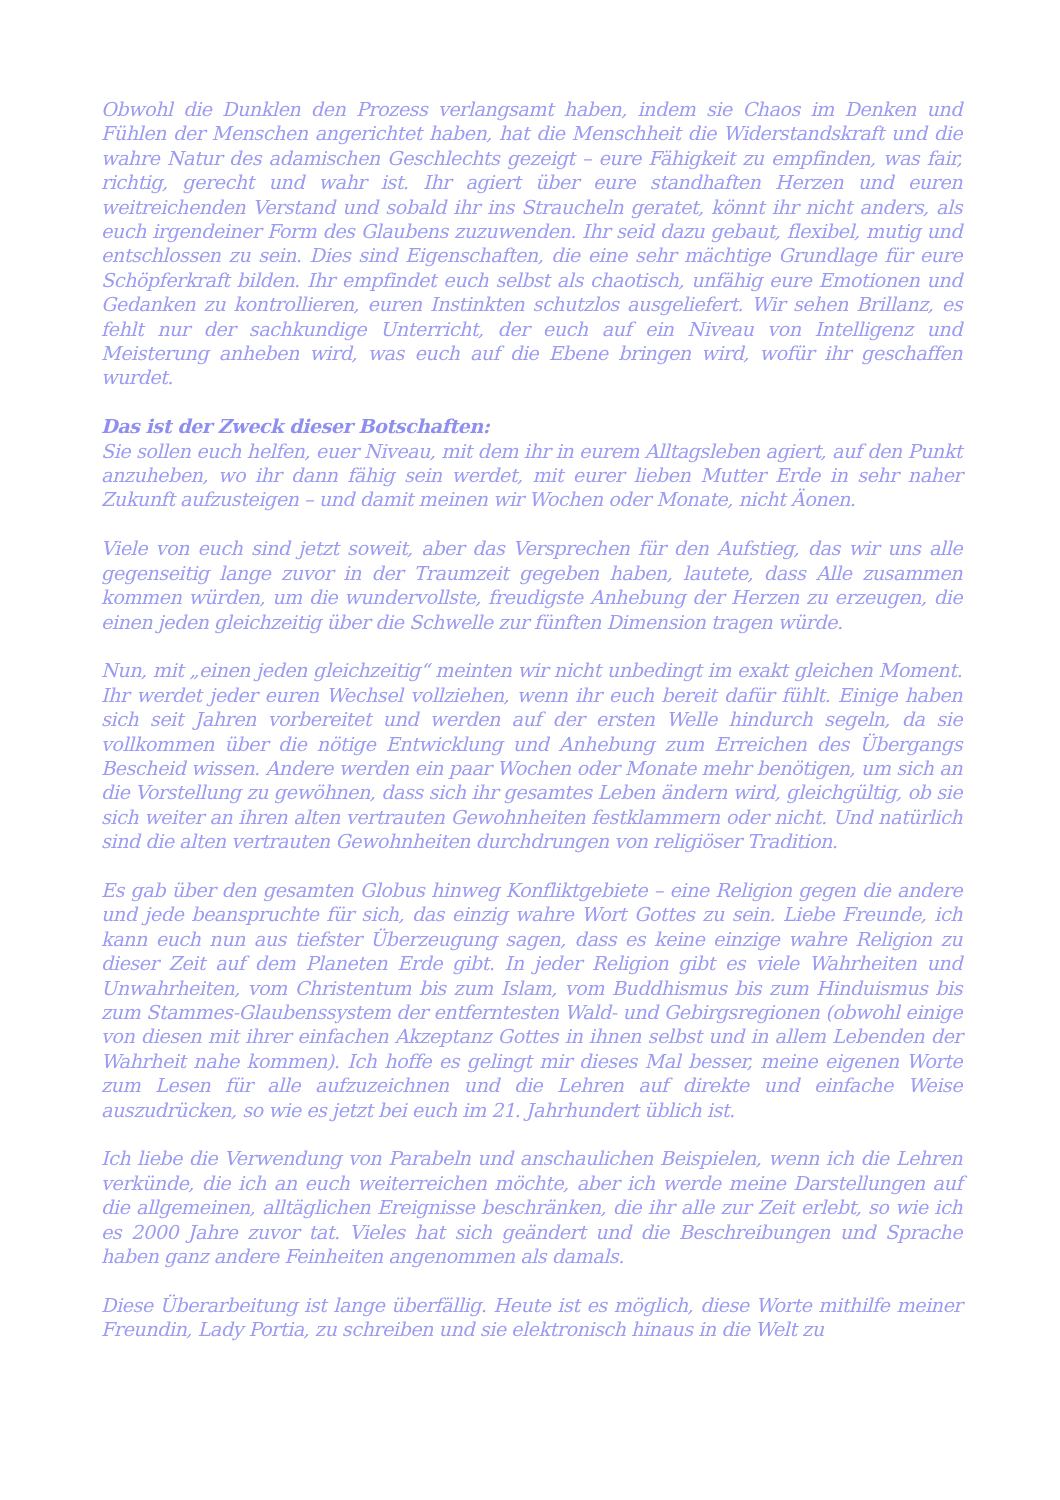Obwohl die Dunklen den Prozess verlangsamt haben, indem sie Chaos im Denken und Fühlen der Menschen angerichtet haben, hat die Menschheit die Widerstandskraft und die wahre Natur des adamischen Geschlechts gezeigt – eure Fähigkeit zu empfinden, was fair, richtig, gerecht und wahr ist. Ihr agiert über eure standhaften Herzen und euren weitreichenden Verstand und sobald ihr ins Straucheln geratet, könnt ihr nicht anders, als euch irgendeiner Form des Glaubens zuzuwenden. Ihr seid dazu gebaut, flexibel, mutig und entschlossen zu sein. Dies sind Eigenschaften, die eine sehr mächtige Grundlage für eure Schöpferkraft bilden. Ihr empfindet euch selbst als chaotisch, unfähig eure Emotionen und Gedanken zu kontrollieren, euren Instinkten schutzlos ausgeliefert. Wir sehen Brillanz, es fehlt nur der sachkundige Unterricht, der euch auf ein Niveau von Intelligenz und Meisterung anheben wird, was euch auf die Ebene bringen wird, wofür ihr geschaffen wurdet.
Das ist der Zweck dieser Botschaften:
Sie sollen euch helfen, euer Niveau, mit dem ihr in eurem Alltagsleben agiert, auf den Punkt anzuheben, wo ihr dann fähig sein werdet, mit eurer lieben Mutter Erde in sehr naher Zukunft aufzusteigen – und damit meinen wir Wochen oder Monate, nicht Äonen.
Viele von euch sind jetzt soweit, aber das Versprechen für den Aufstieg, das wir uns alle gegenseitig lange zuvor in der Traumzeit gegeben haben, lautete, dass Alle zusammen kommen würden, um die wundervollste, freudigste Anhebung der Herzen zu erzeugen, die einen jeden gleichzeitig über die Schwelle zur fünften Dimension tragen würde.
Nun, mit „einen jeden gleichzeitig“ meinten wir nicht unbedingt im exakt gleichen Moment. Ihr werdet jeder euren Wechsel vollziehen, wenn ihr euch bereit dafür fühlt. Einige haben sich seit Jahren vorbereitet und werden auf der ersten Welle hindurch segeln, da sie vollkommen über die nötige Entwicklung und Anhebung zum Erreichen des Übergangs Bescheid wissen. Andere werden ein paar Wochen oder Monate mehr benötigen, um sich an die Vorstellung zu gewöhnen, dass sich ihr gesamtes Leben ändern wird, gleichgültig, ob sie sich weiter an ihren alten vertrauten Gewohnheiten festklammern oder nicht. Und natürlich sind die alten vertrauten Gewohnheiten durchdrungen von religiöser Tradition.
Es gab über den gesamten Globus hinweg Konfliktgebiete – eine Religion gegen die andere und jede beanspruchte für sich, das einzig wahre Wort Gottes zu sein. Liebe Freunde, ich kann euch nun aus tiefster Überzeugung sagen, dass es keine einzige wahre Religion zu dieser Zeit auf dem Planeten Erde gibt. In jeder Religion gibt es viele Wahrheiten und Unwahrheiten, vom Christentum bis zum Islam, vom Buddhismus bis zum Hinduismus bis zum Stammes-Glaubenssystem der entferntesten Wald- und Gebirgsregionen (obwohl einige von diesen mit ihrer einfachen Akzeptanz Gottes in ihnen selbst und in allem Lebenden der Wahrheit nahe kommen). Ich hoffe es gelingt mir dieses Mal besser, meine eigenen Worte zum Lesen für alle aufzuzeichnen und die Lehren auf direkte und einfache Weise auszudrücken, so wie es jetzt bei euch im 21. Jahrhundert üblich ist.
Ich liebe die Verwendung von Parabeln und anschaulichen Beispielen, wenn ich die Lehren verkünde, die ich an euch weiterreichen möchte, aber ich werde meine Darstellungen auf die allgemeinen, alltäglichen Ereignisse beschränken, die ihr alle zur Zeit erlebt, so wie ich es 2000 Jahre zuvor tat. Vieles hat sich geändert und die Beschreibungen und Sprache haben ganz andere Feinheiten angenommen als damals.
Diese Überarbeitung ist lange überfällig. Heute ist es möglich, diese Worte mithilfe meiner Freundin, Lady Portia, zu schreiben und sie elektronisch hinaus in die Welt zu